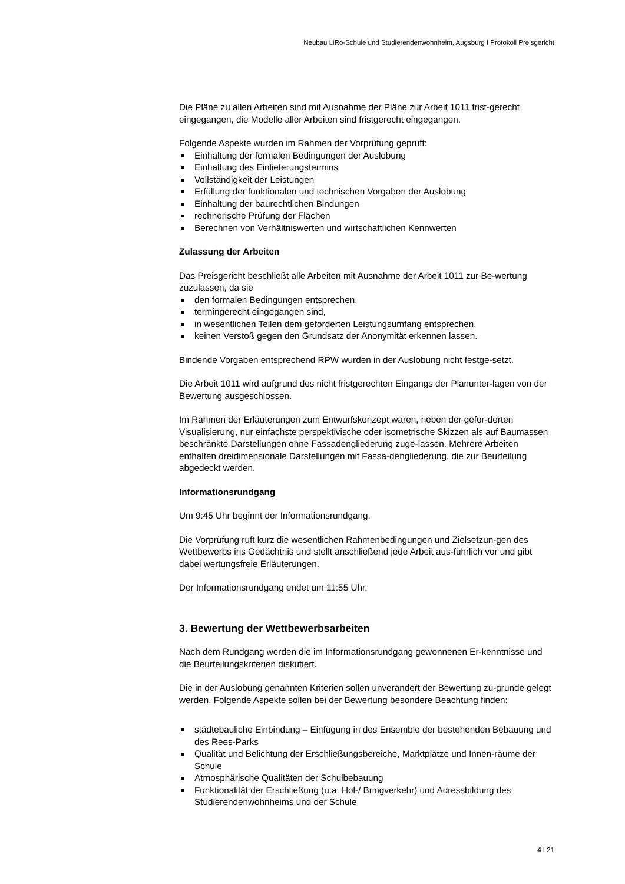Neubau LiRo-Schule und Studierendenwohnheim, Augsburg I Protokoll Preisgericht
Die Pläne zu allen Arbeiten sind mit Ausnahme der Pläne zur Arbeit 1011 frist-gerecht eingegangen, die Modelle aller Arbeiten sind fristgerecht eingegangen.
Folgende Aspekte wurden im Rahmen der Vorprüfung geprüft:
Einhaltung der formalen Bedingungen der Auslobung
Einhaltung des Einlieferungstermins
Vollständigkeit der Leistungen
Erfüllung der funktionalen und technischen Vorgaben der Auslobung
Einhaltung der baurechtlichen Bindungen
rechnerische Prüfung der Flächen
Berechnen von Verhältniswerten und wirtschaftlichen Kennwerten
Zulassung der Arbeiten
Das Preisgericht beschließt alle Arbeiten mit Ausnahme der Arbeit 1011 zur Be-wertung zuzulassen, da sie
den formalen Bedingungen entsprechen,
termingerecht eingegangen sind,
in wesentlichen Teilen dem geforderten Leistungsumfang entsprechen,
keinen Verstoß gegen den Grundsatz der Anonymität erkennen lassen.
Bindende Vorgaben entsprechend RPW wurden in der Auslobung nicht festge-setzt.
Die Arbeit 1011 wird aufgrund des nicht fristgerechten Eingangs der Planunter-lagen von der Bewertung ausgeschlossen.
Im Rahmen der Erläuterungen zum Entwurfskonzept waren, neben der gefor-derten Visualisierung, nur einfachste perspektivische oder isometrische Skizzen als auf Baumassen beschränkte Darstellungen ohne Fassadengliederung zuge-lassen. Mehrere Arbeiten enthalten dreidimensionale Darstellungen mit Fassa-dengliederung, die zur Beurteilung abgedeckt werden.
Informationsrundgang
Um 9:45 Uhr beginnt der Informationsrundgang.
Die Vorprüfung ruft kurz die wesentlichen Rahmenbedingungen und Zielsetzun-gen des Wettbewerbs ins Gedächtnis und stellt anschließend jede Arbeit aus-führlich vor und gibt dabei wertungsfreie Erläuterungen.
Der Informationsrundgang endet um 11:55 Uhr.
3. Bewertung der Wettbewerbsarbeiten
Nach dem Rundgang werden die im Informationsrundgang gewonnenen Er-kenntnisse und die Beurteilungskriterien diskutiert.
Die in der Auslobung genannten Kriterien sollen unverändert der Bewertung zu-grunde gelegt werden. Folgende Aspekte sollen bei der Bewertung besondere Beachtung finden:
städtebauliche Einbindung – Einfügung in des Ensemble der bestehenden Bebauung und des Rees-Parks
Qualität und Belichtung der Erschließungsbereiche, Marktplätze und Innen-räume der Schule
Atmosphärische Qualitäten der Schulbebauung
Funktionalität der Erschließung (u.a. Hol-/ Bringverkehr) und Adressbildung des Studierendenwohnheims und der Schule
4 I 21